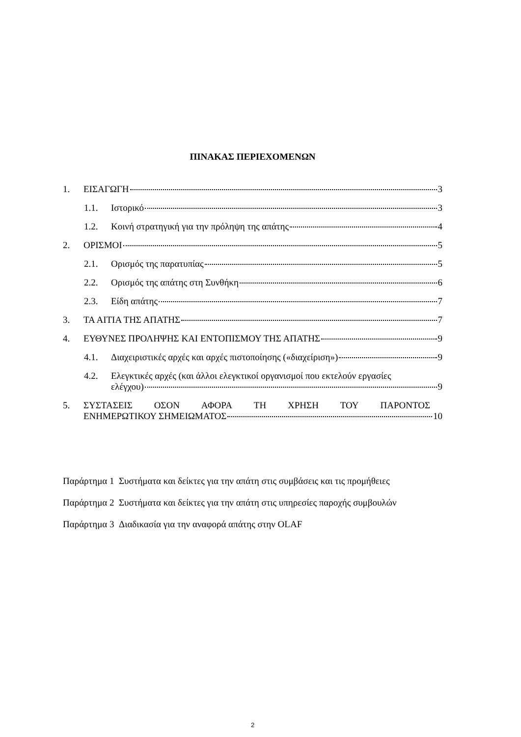ΠΙΝΑΚΑΣ ΠΕΡΙΕΧΟΜΕΝΩΝ
1. ΕΙΣΑΓΩΓΗ 3
1.1. Ιστορικό 3
1.2. Κοινή στρατηγική για την πρόληψη της απάτης 4
2. ΟΡΙΣΜΟΙ 5
2.1. Ορισμός της παρατυπίας 5
2.2. Ορισμός της απάτης στη Συνθήκη 6
2.3. Είδη απάτης 7
3. ΤΑ ΑΙΤΙΑ ΤΗΣ ΑΠΑΤΗΣ 7
4. ΕΥΘΥΝΕΣ ΠΡΟΛΗΨΗΣ ΚΑΙ ΕΝΤΟΠΙΣΜΟΥ ΤΗΣ ΑΠΑΤΗΣ 9
4.1. Διαχειριστικές αρχές και αρχές πιστοποίησης («διαχείριση») 9
4.2. Ελεγκτικές αρχές (και άλλοι ελεγκτικοί οργανισμοί που εκτελούν εργασίες
ελέγχου) 9
5. ΣΥΣΤΑΣΕΙΣ ΟΣΟΝ ΑΦΟΡΑ ΤΗ ΧΡΗΣΗ ΤΟΥ ΠΑΡΟΝΤΟΣ
ΕΝΗΜΕΡΩΤΙΚΟΥ ΣΗΜΕΙΩΜΑΤΟΣ 10
Παράρτημα 1 Συστήματα και δείκτες για την απάτη στις συμβάσεις και τις προμήθειες
Παράρτημα 2 Συστήματα και δείκτες για την απάτη στις υπηρεσίες παροχής συμβουλών
Παράρτημα 3 Διαδικασία για την αναφορά απάτης στην OLAF
2